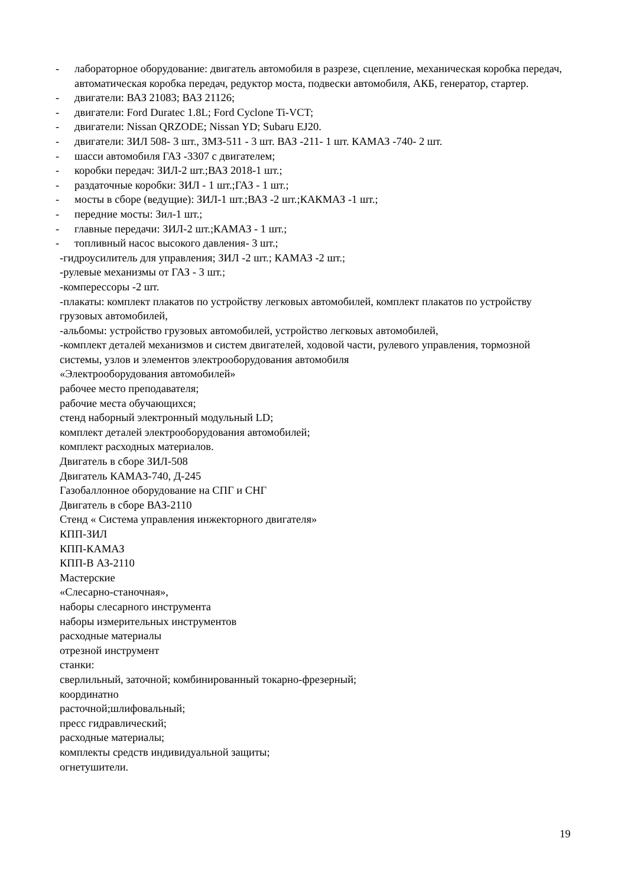- лабораторное оборудование: двигатель автомобиля в разрезе, сцепление, механическая коробка передач, автоматическая коробка передач, редуктор моста, подвески автомобиля, АКБ, генератор, стартер.
- двигатели: ВАЗ 21083; ВАЗ 21126;
- двигатели: Ford Duratec 1.8L; Ford Cyclone Ti-VCT;
- двигатели: Nissan QRZODE; Nissan YD; Subaru EJ20.
- двигатели: ЗИЛ 508- 3 шт., ЗМЗ-511 - 3 шт. ВАЗ -211- 1 шт. КАМАЗ -740- 2 шт.
- шасси автомобиля ГАЗ -3307 с двигателем;
- коробки передач: ЗИЛ-2 шт.;ВАЗ 2018-1 шт.;
- раздаточные коробки: ЗИЛ - 1 шт.;ГАЗ - 1 шт.;
- мосты в сборе (ведущие): ЗИЛ-1 шт.;ВАЗ -2 шт.;КАКМАЗ -1 шт.;
- передние мосты: Зил-1 шт.;
- главные передачи: ЗИЛ-2 шт.;КАМАЗ - 1 шт.;
- топливный насос высокого давления- 3 шт.;
-гидроусилитель для управления; ЗИЛ -2 шт.; КАМАЗ -2 шт.;
-рулевые механизмы от ГАЗ - 3 шт.;
-комперессоры -2 шт.
-плакаты: комплект плакатов по устройству легковых автомобилей, комплект плакатов по устройству грузовых автомобилей,
-альбомы: устройство грузовых автомобилей, устройство легковых автомобилей,
-комплект деталей механизмов и систем двигателей, ходовой части, рулевого управления, тормозной системы, узлов и элементов электрооборудования автомобиля
«Электрооборудования автомобилей»
рабочее место преподавателя;
рабочие места обучающихся;
стенд наборный электронный модульный LD;
комплект деталей электрооборудования автомобилей;
комплект расходных материалов.
Двигатель в сборе ЗИЛ-508
Двигатель КАМАЗ-740, Д-245
Газобаллонное оборудование на СПГ и СНГ
Двигатель в сборе ВАЗ-2110
Стенд « Система управления инжекторного двигателя»
КПП-ЗИЛ
КПП-КАМАЗ
КПП-В АЗ-2110
Мастерские
«Слесарно-станочная»,
наборы слесарного инструмента
наборы измерительных инструментов
расходные материалы
отрезной инструмент
станки:
сверлильный, заточной; комбинированный токарно-фрезерный;
координатно
расточной;шлифовальный;
пресс гидравлический;
расходные материалы;
комплекты средств индивидуальной защиты;
огнетушители.
19